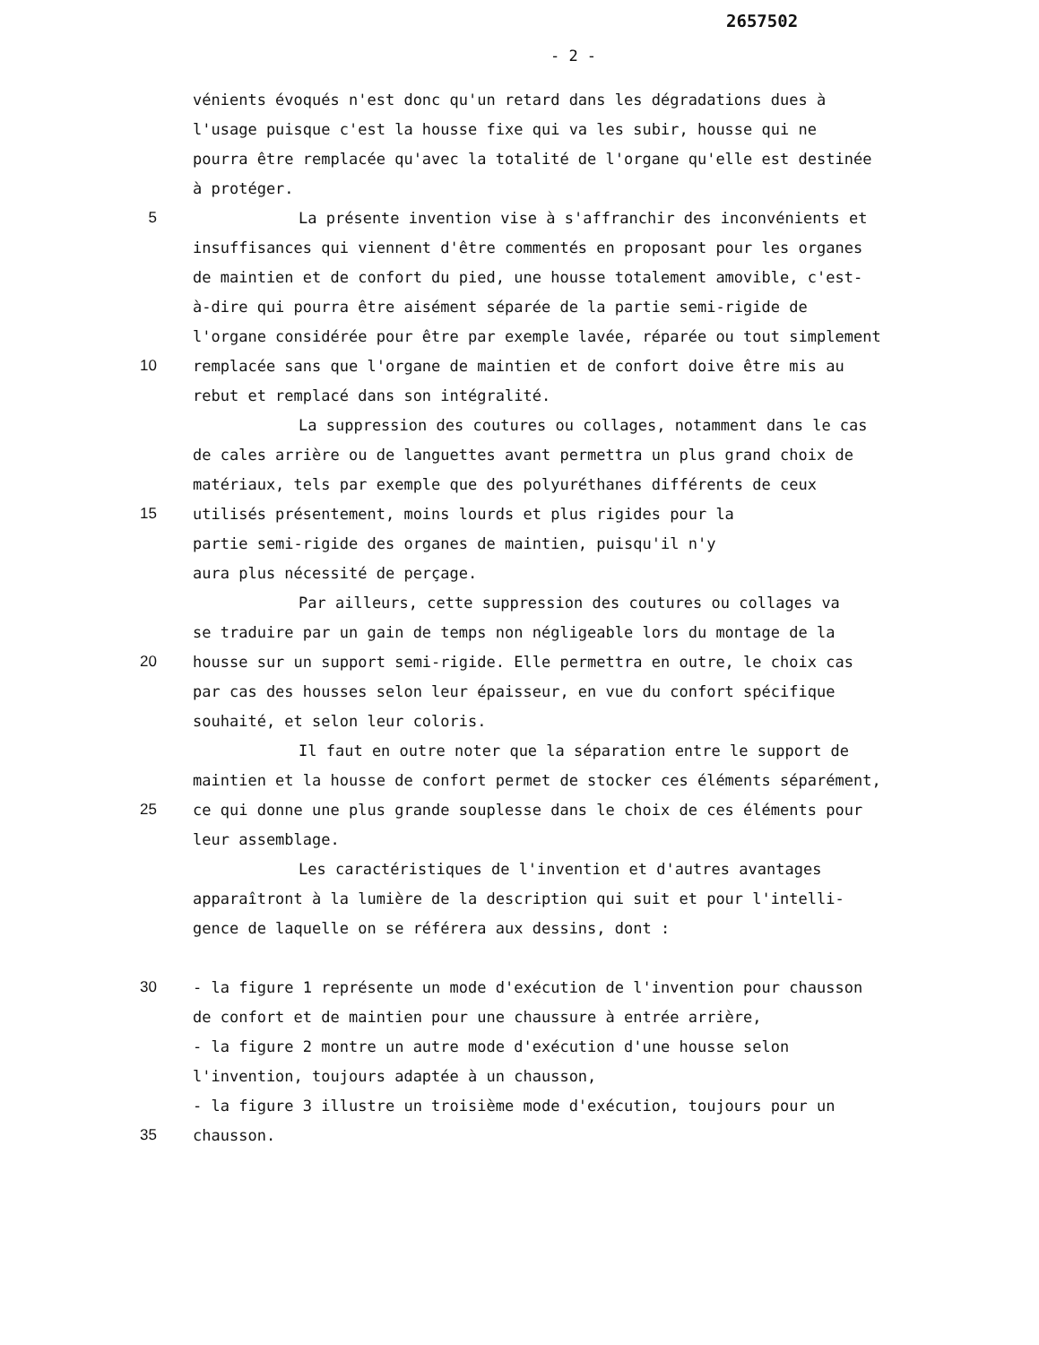2657502
- 2 -
vénients évoqués n'est donc qu'un retard dans les dégradations dues à
l'usage puisque c'est la housse fixe qui va les subir, housse qui ne
pourra être remplacée qu'avec la totalité de l'organe qu'elle est destinée
à protéger.
5 La présente invention vise à s'affranchir des inconvénients et
insuffisances qui viennent d'être commentés en proposant pour les organes
de maintien et de confort du pied, une housse totalement amovible, c'est-
à-dire qui pourra être aisément séparée de la partie semi-rigide de
l'organe considérée pour être par exemple lavée, réparée ou tout simplement
10 remplacée sans que l'organe de maintien et de confort doive être mis au
rebut et remplacé dans son intégralité.
La suppression des coutures ou collages, notamment dans le cas
de cales arrière ou de languettes avant permettra un plus grand choix de
matériaux, tels par exemple que des polyuréthanes différents de ceux
15 utilisés présentement, moins lourds et plus rigides pour la
partie semi-rigide des organes de maintien, puisqu'il n'y
aura plus nécessité de perçage.
Par ailleurs, cette suppression des coutures ou collages va
se traduire par un gain de temps non négligeable lors du montage de la
20 housse sur un support semi-rigide. Elle permettra en outre, le choix cas
par cas des housses selon leur épaisseur, en vue du confort spécifique
souhaité, et selon leur coloris.
Il faut en outre noter que la séparation entre le support de
maintien et la housse de confort permet de stocker ces éléments séparément,
25 ce qui donne une plus grande souplesse dans le choix de ces éléments pour
leur assemblage.
Les caractéristiques de l'invention et d'autres avantages
apparaîtront à la lumière de la description qui suit et pour l'intelli-
gence de laquelle on se référera aux dessins, dont :
30 - la figure 1 représente un mode d'exécution de l'invention pour chausson
de confort et de maintien pour une chaussure à entrée arrière,
- la figure 2 montre un autre mode d'exécution d'une housse selon
l'invention, toujours adaptée à un chausson,
- la figure 3 illustre un troisième mode d'exécution, toujours pour un
35 chausson.